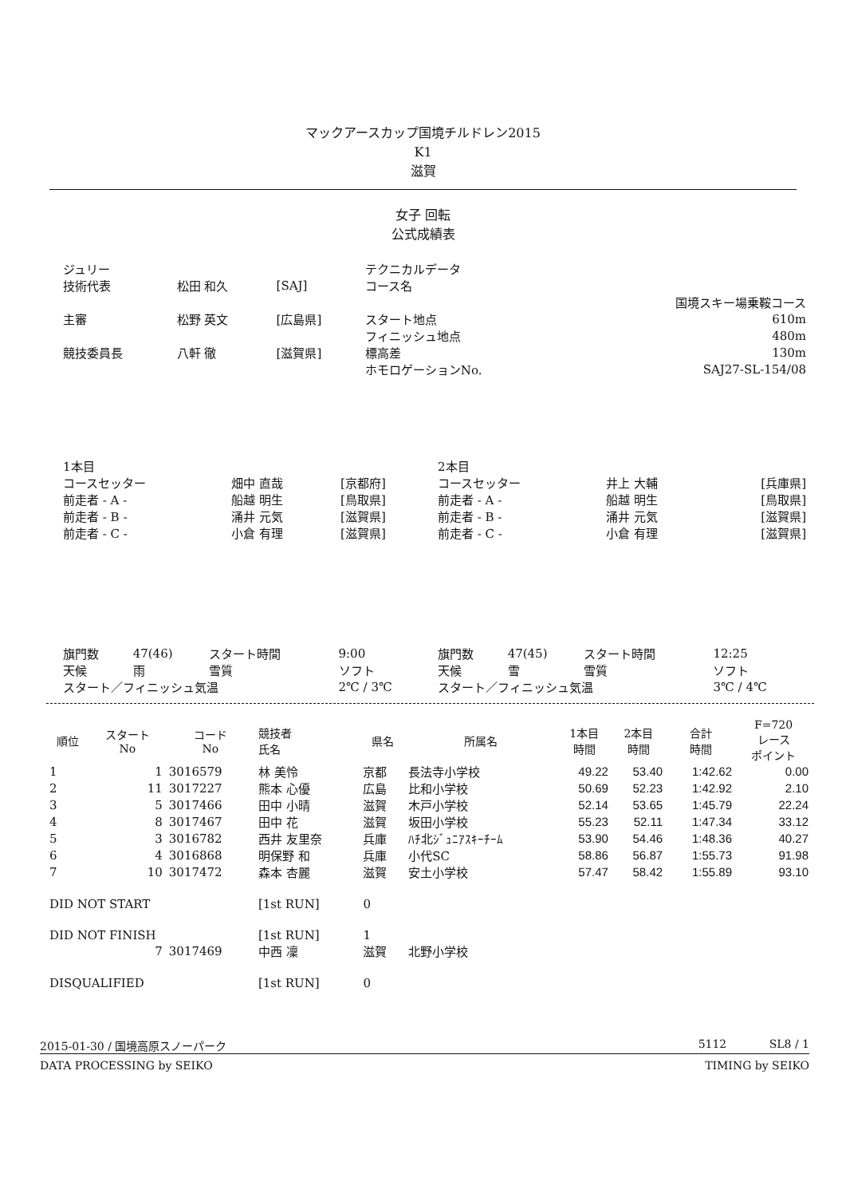マックアースカップ国境チルドレン2015
K1
滋賀
女子 回転
公式成績表
| ジュリー | | | テクニカルデータ | |
| 技術代表 | 松田 和久 | [SAJ] | コース名 | |
| | | | | 国境スキー場乗鞍コース |
| 主審 | 松野 英文 | [広島県] | スタート地点 | 610m |
| | | | フィニッシュ地点 | 480m |
| 競技委員長 | 八軒 徹 | [滋賀県] | 標高差 | 130m |
| | | | ホモロゲーションNo. | SAJ27-SL-154/08 |
| 1本目 | | | 2本目 | | |
| コースセッター | 畑中 直哉 | [京都府] | コースセッター | 井上 大輔 | [兵庫県] |
| 前走者 - A - | 船越 明生 | [鳥取県] | 前走者 - A - | 船越 明生 | [鳥取県] |
| 前走者 - B - | 涌井 元気 | [滋賀県] | 前走者 - B - | 涌井 元気 | [滋賀県] |
| 前走者 - C - | 小倉 有理 | [滋賀県] | 前走者 - C - | 小倉 有理 | [滋賀県] |
| 旗門数 | 47(46) | スタート時間 | 9:00 | 旗門数 | 47(45) | スタート時間 | 12:25 |
| 天候 | 雨 | 雪質 | ソフト | 天候 | 雪 | 雪質 | ソフト |
| スタート／フィニッシュ気温 | | | 2℃ / 3℃ | スタート／フィニッシュ気温 | | | 3℃ / 4℃ |
| 順位 | スタート No | コード No | 競技者 氏名 | 県名 | 所属名 | 1本目 時間 | 2本目 時間 | 合計 時間 | F=720 レース ポイント |
| --- | --- | --- | --- | --- | --- | --- | --- | --- | --- |
| 1 | 1 | 3016579 | 林 美怜 | 京都 | 長法寺小学校 | 49.22 | 53.40 | 1:42.62 | 0.00 |
| 2 | 11 | 3017227 | 熊本 心優 | 広島 | 比和小学校 | 50.69 | 52.23 | 1:42.92 | 2.10 |
| 3 | 5 | 3017466 | 田中 小晴 | 滋賀 | 木戸小学校 | 52.14 | 53.65 | 1:45.79 | 22.24 |
| 4 | 8 | 3017467 | 田中 花 | 滋賀 | 坂田小学校 | 55.23 | 52.11 | 1:47.34 | 33.12 |
| 5 | 3 | 3016782 | 西井 友里奈 | 兵庫 | ﾊﾁ北ｼﾞｭﾆｱｽｷｰﾁｰﾑ | 53.90 | 54.46 | 1:48.36 | 40.27 |
| 6 | 4 | 3016868 | 明保野 和 | 兵庫 | 小代SC | 58.86 | 56.87 | 1:55.73 | 91.98 |
| 7 | 10 | 3017472 | 森本 杏麗 | 滋賀 | 安土小学校 | 57.47 | 58.42 | 1:55.89 | 93.10 |
| DID NOT START | | | [1st RUN] | 0 | | | | | |
| DID NOT FINISH | | | [1st RUN] | 1 | | | | | |
| | 7 | 3017469 | 中西 凜 | 滋賀 | 北野小学校 | | | | |
| DISQUALIFIED | | | [1st RUN] | 0 | | | | | |
2015-01-30 / 国境高原スノーパーク 5112 SL8 / 1
DATA PROCESSING by SEIKO TIMING by SEIKO